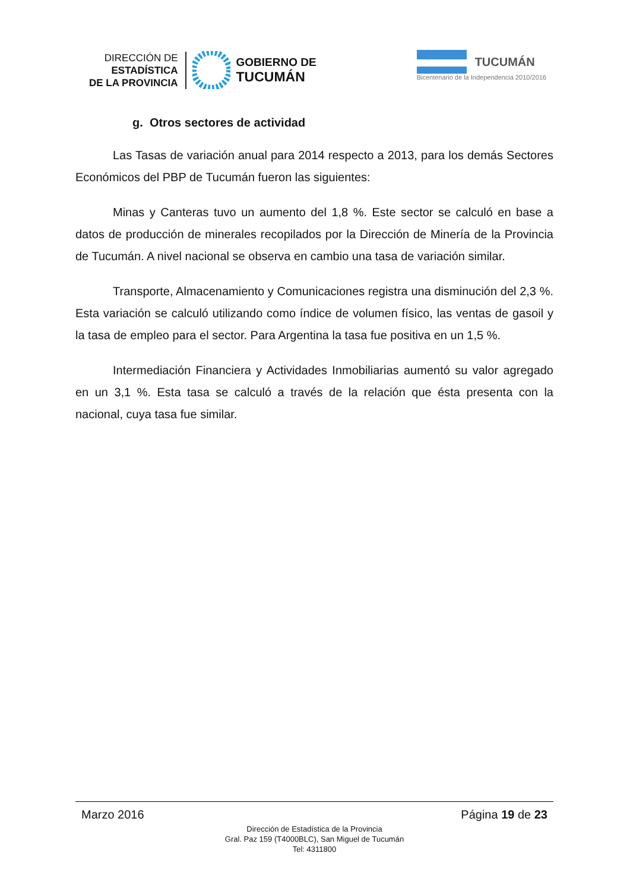DIRECCIÓN DE
ESTADÍSTICA
DE LA PROVINCIA
GOBIERNO DE
TUCUMÁN
TUCUMÁN
Bicentenario de la Independencia 2010/2016
g. Otros sectores de actividad
Las Tasas de variación anual para 2014 respecto a 2013, para los demás Sectores Económicos del PBP de Tucumán fueron las siguientes:
Minas y Canteras tuvo un aumento del 1,8 %. Este sector se calculó en base a datos de producción de minerales recopilados por la Dirección de Minería de la Provincia de Tucumán. A nivel nacional se observa en cambio una tasa de variación similar.
Transporte, Almacenamiento y Comunicaciones registra una disminución del 2,3 %. Esta variación se calculó utilizando como índice de volumen físico, las ventas de gasoil y la tasa de empleo para el sector. Para Argentina la tasa fue positiva en un 1,5 %.
Intermediación Financiera y Actividades Inmobiliarias aumentó su valor agregado en un 3,1 %. Esta tasa se calculó a través de la relación que ésta presenta con la nacional, cuya tasa fue similar.
Marzo 2016 Página 19 de 23
Dirección de Estadística de la Provincia
Gral. Paz 159 (T4000BLC), San Miguel de Tucumán
Tel: 4311800